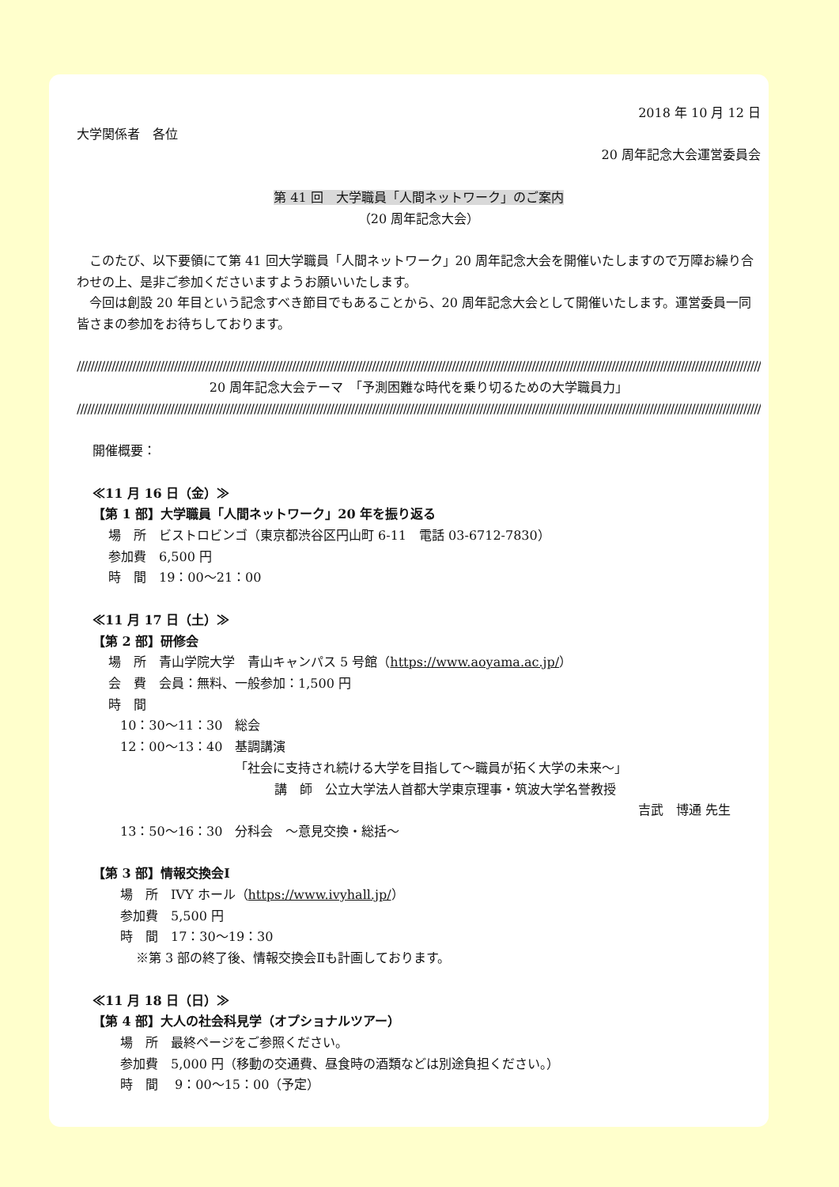2018 年 10 月 12 日
大学関係者　各位
20 周年記念大会運営委員会
第 41 回　大学職員「人間ネットワーク」のご案内
（20 周年記念大会）
　このたび、以下要領にて第 41 回大学職員「人間ネットワーク」20 周年記念大会を開催いたしますので万障お繰り合わせの上、是非ご参加くださいますようお願いいたします。
　今回は創設 20 年目という記念すべき節目でもあることから、20 周年記念大会として開催いたします。運営委員一同皆さまの参加をお待ちしております。
//////////////////////////////////////////////////////////////////////////////////////////////////////////////////////////////////////////////////////////////////////////////////////////////////////////////////////////////////
20 周年記念大会テーマ　「予測困難な時代を乗り切るための大学職員力」
//////////////////////////////////////////////////////////////////////////////////////////////////////////////////////////////////////////////////////////////////////////////////////////////////////////////////////////////////
開催概要：
≪11 月 16 日（金）≫
【第 1 部】大学職員「人間ネットワーク」20 年を振り返る
場　所　ビストロビンゴ（東京都渋谷区円山町 6-11　電話 03-6712-7830）
参加費　6,500 円
時　間　19：00～21：00
≪11 月 17 日（土）≫
【第 2 部】研修会
場　所　青山学院大学　青山キャンパス 5 号館（https://www.aoyama.ac.jp/）
会　費　会員：無料、一般参加：1,500 円
時　間
10：30～11：30　総会
12：00～13：40　基調講演
「社会に支持され続ける大学を目指して～職員が拓く大学の未来～」
講　師　公立大学法人首都大学東京理事・筑波大学名誉教授
吉武　博通 先生
13：50～16：30　分科会　～意見交換・総括～
【第 3 部】情報交換会Ⅰ
場　所　IVY ホール（https://www.ivyhall.jp/）
参加費　5,500 円
時　間　17：30～19：30
※第 3 部の終了後、情報交換会Ⅱも計画しております。
≪11 月 18 日（日）≫
【第 4 部】大人の社会科見学（オプショナルツアー）
場　所　最終ページをご参照ください。
参加費　5,000 円（移動の交通費、昼食時の酒類などは別途負担ください。）
時　間　 9：00～15：00（予定）